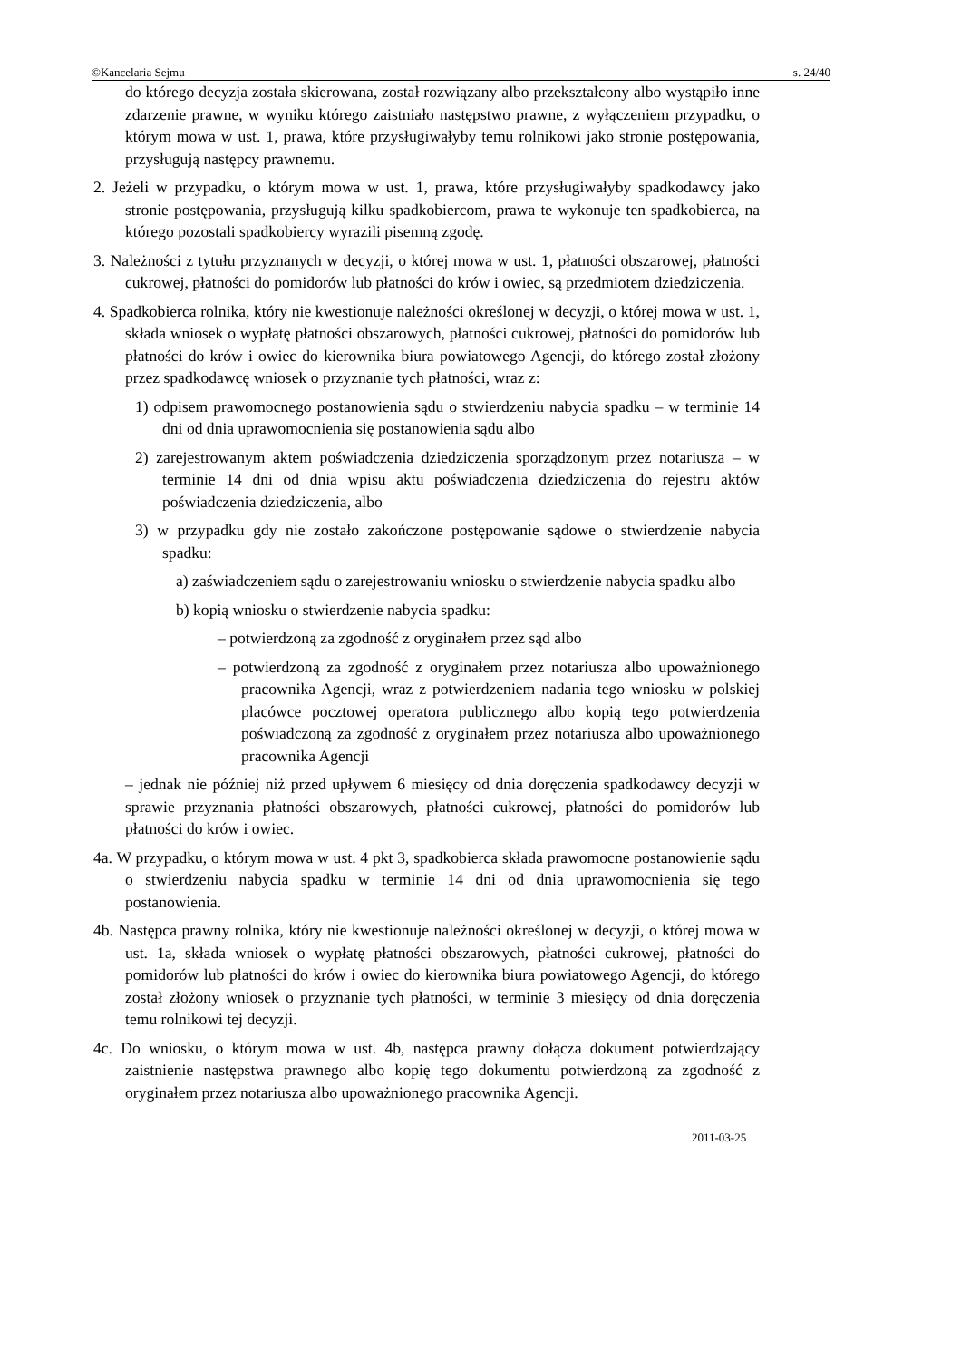©Kancelaria Sejmu s. 24/40
do którego decyzja została skierowana, został rozwiązany albo przekształcony albo wystąpiło inne zdarzenie prawne, w wyniku którego zaistniało następstwo prawne, z wyłączeniem przypadku, o którym mowa w ust. 1, prawa, które przysługiwałyby temu rolnikowi jako stronie postępowania, przysługują następcy prawnemu.
2. Jeżeli w przypadku, o którym mowa w ust. 1, prawa, które przysługiwałyby spadkodawcy jako stronie postępowania, przysługują kilku spadkobiercom, prawa te wykonuje ten spadkobierca, na którego pozostali spadkobiercy wyrazili pisemną zgodę.
3. Należności z tytułu przyznanych w decyzji, o której mowa w ust. 1, płatności obszarowej, płatności cukrowej, płatności do pomidorów lub płatności do krów i owiec, są przedmiotem dziedziczenia.
4. Spadkobierca rolnika, który nie kwestionuje należności określonej w decyzji, o której mowa w ust. 1, składa wniosek o wypłatę płatności obszarowych, płatności cukrowej, płatności do pomidorów lub płatności do krów i owiec do kierownika biura powiatowego Agencji, do którego został złożony przez spadkodawcę wniosek o przyznanie tych płatności, wraz z:
1) odpisem prawomocnego postanowienia sądu o stwierdzeniu nabycia spadku – w terminie 14 dni od dnia uprawomocnienia się postanowienia sądu albo
2) zarejestrowanym aktem poświadczenia dziedziczenia sporządzonym przez notariusza – w terminie 14 dni od dnia wpisu aktu poświadczenia dziedziczenia do rejestru aktów poświadczenia dziedziczenia, albo
3) w przypadku gdy nie zostało zakończone postępowanie sądowe o stwierdzenie nabycia spadku:
a) zaświadczeniem sądu o zarejestrowaniu wniosku o stwierdzenie nabycia spadku albo
b) kopią wniosku o stwierdzenie nabycia spadku:
– potwierdzoną za zgodność z oryginałem przez sąd albo
– potwierdzoną za zgodność z oryginałem przez notariusza albo upoważnionego pracownika Agencji, wraz z potwierdzeniem nadania tego wniosku w polskiej placówce pocztowej operatora publicznego albo kopią tego potwierdzenia poświadczoną za zgodność z oryginałem przez notariusza albo upoważnionego pracownika Agencji
– jednak nie później niż przed upływem 6 miesięcy od dnia doręczenia spadkodawcy decyzji w sprawie przyznania płatności obszarowych, płatności cukrowej, płatności do pomidorów lub płatności do krów i owiec.
4a. W przypadku, o którym mowa w ust. 4 pkt 3, spadkobierca składa prawomocne postanowienie sądu o stwierdzeniu nabycia spadku w terminie 14 dni od dnia uprawomocnienia się tego postanowienia.
4b. Następca prawny rolnika, który nie kwestionuje należności określonej w decyzji, o której mowa w ust. 1a, składa wniosek o wypłatę płatności obszarowych, płatności cukrowej, płatności do pomidorów lub płatności do krów i owiec do kierownika biura powiatowego Agencji, do którego został złożony wniosek o przyznanie tych płatności, w terminie 3 miesięcy od dnia doręczenia temu rolnikowi tej decyzji.
4c. Do wniosku, o którym mowa w ust. 4b, następca prawny dołącza dokument potwierdzający zaistnienie następstwa prawnego albo kopię tego dokumentu potwierdzoną za zgodność z oryginałem przez notariusza albo upoważnionego pracownika Agencji.
2011-03-25